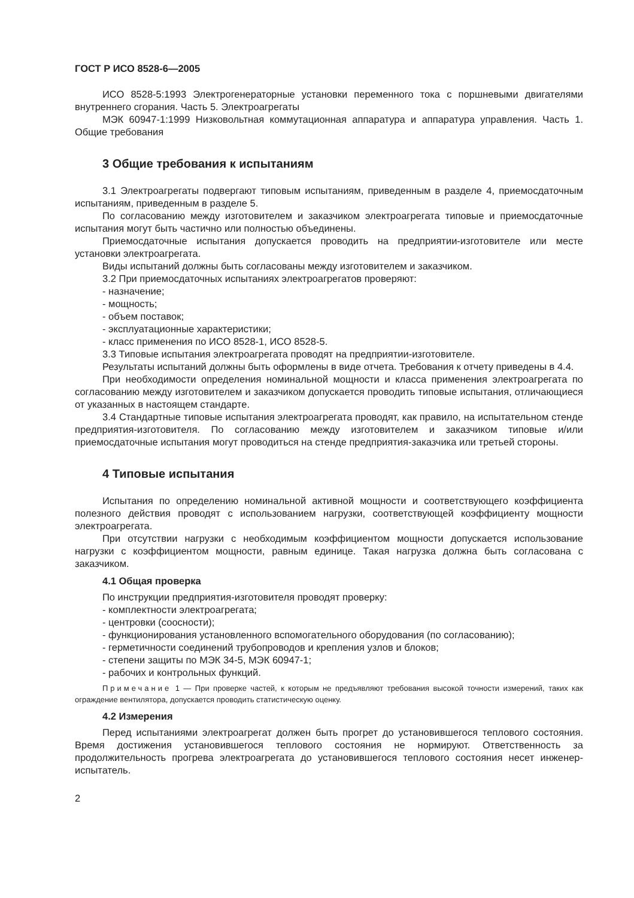ГОСТ Р ИСО 8528-6—2005
ИСО 8528-5:1993 Электрогенераторные установки переменного тока с поршневыми двигателями внутреннего сгорания. Часть 5. Электроагрегаты
МЭК 60947-1:1999 Низковольтная коммутационная аппаратура и аппаратура управления. Часть 1. Общие требования
3 Общие требования к испытаниям
3.1 Электроагрегаты подвергают типовым испытаниям, приведенным в разделе 4, приемосдаточным испытаниям, приведенным в разделе 5.
По согласованию между изготовителем и заказчиком электроагрегата типовые и приемосдаточные испытания могут быть частично или полностью объединены.
Приемосдаточные испытания допускается проводить на предприятии-изготовителе или месте установки электроагрегата.
Виды испытаний должны быть согласованы между изготовителем и заказчиком.
3.2 При приемосдаточных испытаниях электроагрегатов проверяют:
- назначение;
- мощность;
- объем поставок;
- эксплуатационные характеристики;
- класс применения по ИСО 8528-1, ИСО 8528-5.
3.3 Типовые испытания электроагрегата проводят на предприятии-изготовителе.
Результаты испытаний должны быть оформлены в виде отчета. Требования к отчету приведены в 4.4.
При необходимости определения номинальной мощности и класса применения электроагрегата по согласованию между изготовителем и заказчиком допускается проводить типовые испытания, отличающиеся от указанных в настоящем стандарте.
3.4 Стандартные типовые испытания электроагрегата проводят, как правило, на испытательном стенде предприятия-изготовителя. По согласованию между изготовителем и заказчиком типовые и/или приемосдаточные испытания могут проводиться на стенде предприятия-заказчика или третьей стороны.
4 Типовые испытания
Испытания по определению номинальной активной мощности и соответствующего коэффициента полезного действия проводят с использованием нагрузки, соответствующей коэффициенту мощности электроагрегата.
При отсутствии нагрузки с необходимым коэффициентом мощности допускается использование нагрузки с коэффициентом мощности, равным единице. Такая нагрузка должна быть согласована с заказчиком.
4.1 Общая проверка
По инструкции предприятия-изготовителя проводят проверку:
- комплектности электроагрегата;
- центровки (соосности);
- функционирования установленного вспомогательного оборудования (по согласованию);
- герметичности соединений трубопроводов и крепления узлов и блоков;
- степени защиты по МЭК 34-5, МЭК 60947-1;
- рабочих и контрольных функций.
Примечание 1 — При проверке частей, к которым не предъявляют требования высокой точности измерений, таких как ограждение вентилятора, допускается проводить статистическую оценку.
4.2 Измерения
Перед испытаниями электроагрегат должен быть прогрет до установившегося теплового состояния. Время достижения установившегося теплового состояния не нормируют. Ответственность за продолжительность прогрева электроагрегата до установившегося теплового состояния несет инженер-испытатель.
2